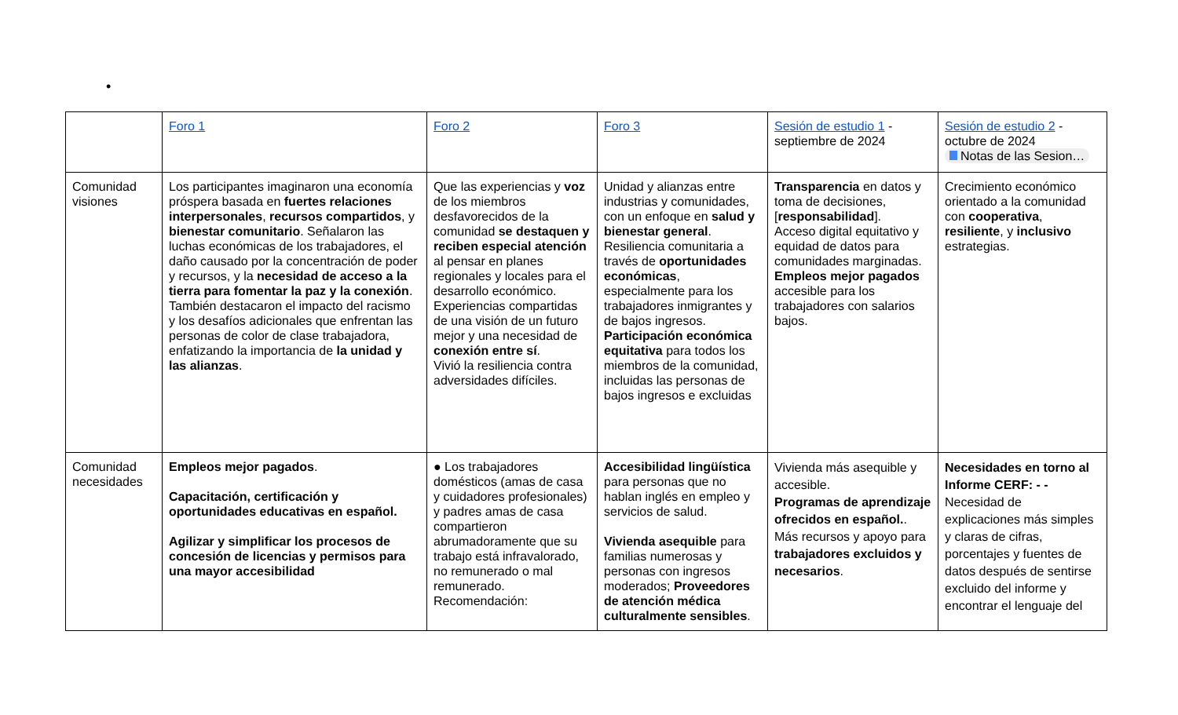•
| | Foro 1 | Foro 2 | Foro 3 | Sesión de estudio 1 - septiembre de 2024 | Sesión de estudio 2 - octubre de 2024 Notas de las Sesion… |
| Comunidad visiones | Los participantes imaginaron una economía próspera basada en fuertes relaciones interpersonales , recursos compartidos , y bienestar comunitario . Señalaron las luchas económicas de los trabajadores, el daño causado por la concentración de poder y recursos, y la necesidad de acceso a la tierra para fomentar la paz y la conexión . También destacaron el impacto del racismo y los desafíos adicionales que enfrentan las personas de color de clase trabajadora, enfatizando la importancia de la unidad y las alianzas . | Que las experiencias y voz de los miembros desfavorecidos de la comunidad se destaquen y reciben especial atención al pensar en planes regionales y locales para el desarrollo económico. Experiencias compartidas de una visión de un futuro mejor y una necesidad de conexión entre sí . Vivió la resiliencia contra adversidades difíciles. | Unidad y alianzas entre industrias y comunidades, con un enfoque en salud y bienestar general . Resiliencia comunitaria a través de oportunidades económicas , especialmente para los trabajadores inmigrantes y de bajos ingresos. Participación económica equitativa para todos los miembros de la comunidad, incluidas las personas de bajos ingresos e excluidas | Transparencia en datos y toma de decisiones, [ responsabilidad ]. Acceso digital equitativo y equidad de datos para comunidades marginadas. Empleos mejor pagados accesible para los trabajadores con salarios bajos. | Crecimiento económico orientado a la comunidad con cooperativa , resiliente , y inclusivo estrategias. |
| Comunidad necesidades | Empleos mejor pagados . Capacitación, certificación y oportunidades educativas en español. Agilizar y simplificar los procesos de concesión de licencias y permisos para una mayor accesibilidad | ● Los trabajadores domésticos (amas de casa y cuidadores profesionales) y padres amas de casa compartieron abrumadoramente que su trabajo está infravalorado, no remunerado o mal remunerado. Recomendación: | Accesibilidad lingüística para personas que no hablan inglés en empleo y servicios de salud. Vivienda asequible para familias numerosas y personas con ingresos moderados; Proveedores de atención médica culturalmente sensibles . | Vivienda más asequible y accesible. Programas de aprendizaje ofrecidos en español. . Más recursos y apoyo para trabajadores excluidos y necesarios . | Necesidades en torno al Informe CERF: - - Necesidad de explicaciones más simples y claras de cifras, porcentajes y fuentes de datos después de sentirse excluido del informe y encontrar el lenguaje del |